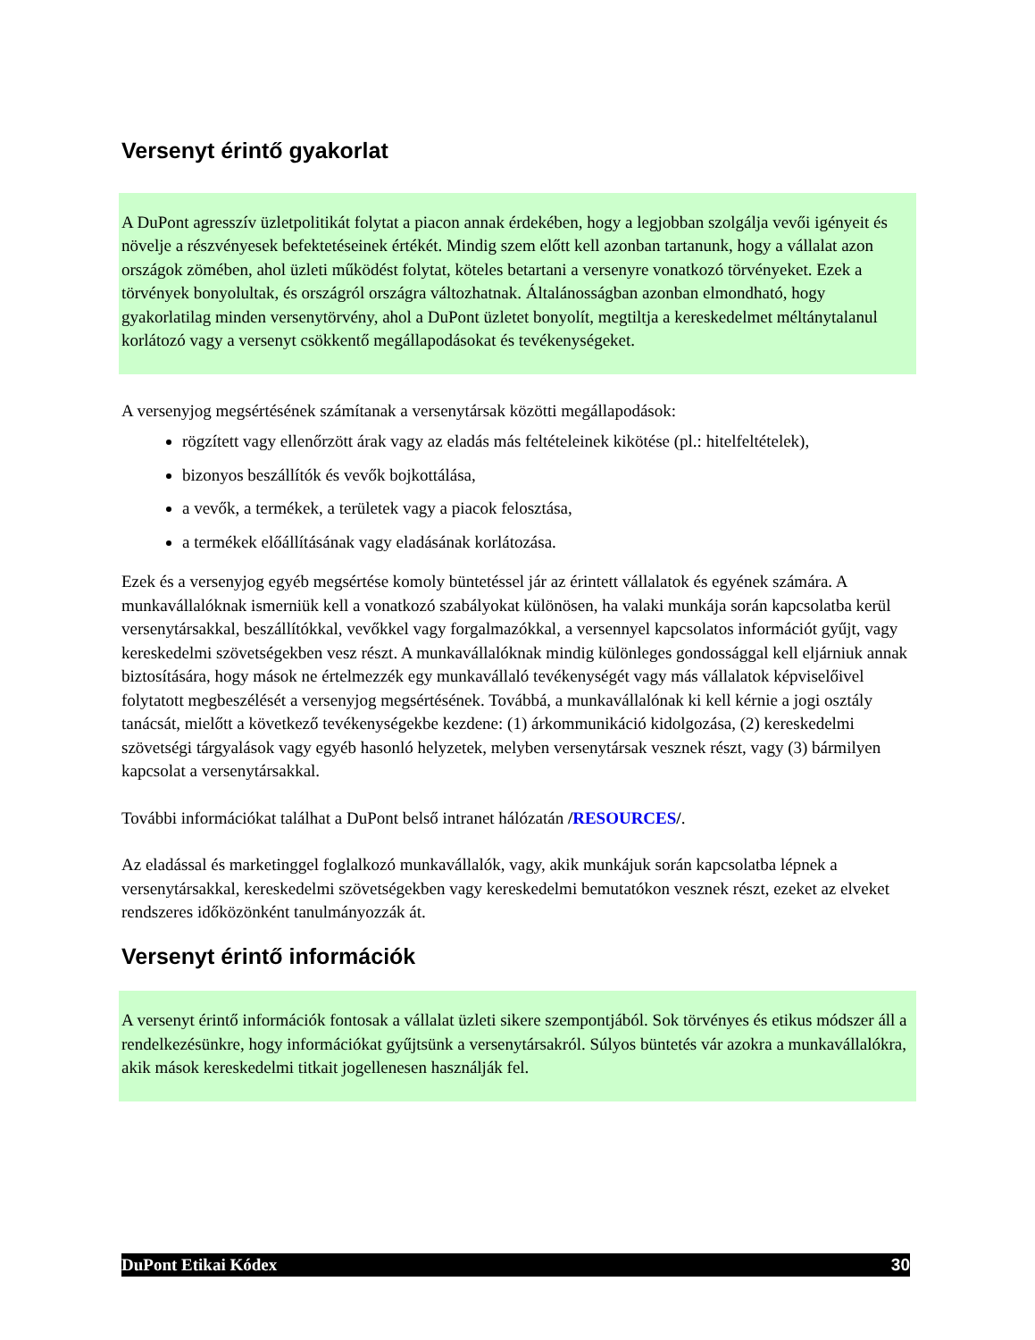Versenyt érintő gyakorlat
A DuPont agresszív üzletpolitikát folytat a piacon annak érdekében, hogy a legjobban szolgálja vevői igényeit és növelje a részvényesek befektetéseinek értékét. Mindig szem előtt kell azonban tartanunk, hogy a vállalat azon országok zömében, ahol üzleti működést folytat, köteles betartani a versenyre vonatkozó törvényeket. Ezek a törvények bonyolultak, és országról országra változhatnak. Általánosságban azonban elmondható, hogy gyakorlatilag minden versenytörvény, ahol a DuPont üzletet bonyolít, megtiltja a kereskedelmet méltánytalanul korlátozó vagy a versenyt csökkentő megállapodásokat és tevékenységeket.
A versenyjog megsértésének számítanak a versenytársak közötti megállapodások:
rögzített vagy ellenőrzött árak vagy az eladás más feltételeinek kikötése (pl.: hitelfeltételek),
bizonyos beszállítók és vevők bojkottálása,
a vevők, a termékek, a területek vagy a piacok felosztása,
a termékek előállításának vagy eladásának korlátozása.
Ezek és a versenyjog egyéb megsértése komoly büntetéssel jár az érintett vállalatok és egyének számára. A munkavállalóknak ismerniük kell a vonatkozó szabályokat különösen, ha valaki munkája során kapcsolatba kerül versenytársakkal, beszállítókkal, vevőkkel vagy forgalmazókkal, a versennyel kapcsolatos információt gyűjt, vagy kereskedelmi szövetségekben vesz részt. A munkavállalóknak mindig különleges gondossággal kell eljárniuk annak biztosítására, hogy mások ne értelmezzék egy munkavállaló tevékenységét vagy más vállalatok képviselőivel folytatott megbeszélését a versenyjog megsértésének. Továbbá, a munkavállalónak ki kell kérnie a jogi osztály tanácsát, mielőtt a következő tevékenységekbe kezdene: (1) árkommunikáció kidolgozása, (2) kereskedelmi szövetségi tárgyalások vagy egyéb hasonló helyzetek, melyben versenytársak vesznek részt, vagy (3) bármilyen kapcsolat a versenytársakkal.
További információkat találhat a DuPont belső intranet hálózatán /RESOURCES/.
Az eladással és marketinggel foglalkozó munkavállalók, vagy, akik munkájuk során kapcsolatba lépnek a versenytársakkal, kereskedelmi szövetségekben vagy kereskedelmi bemutatókon vesznek részt, ezeket az elveket rendszeres időközönként tanulmányozzák át.
Versenyt érintő információk
A versenyt érintő információk fontosak a vállalat üzleti sikere szempontjából. Sok törvényes és etikus módszer áll a rendelkezésünkre, hogy információkat gyűjtsünk a versenytársakról. Súlyos büntetés vár azokra a munkavállalókra, akik mások kereskedelmi titkait jogellenesen használják fel.
DuPont Etikai Kódex 30